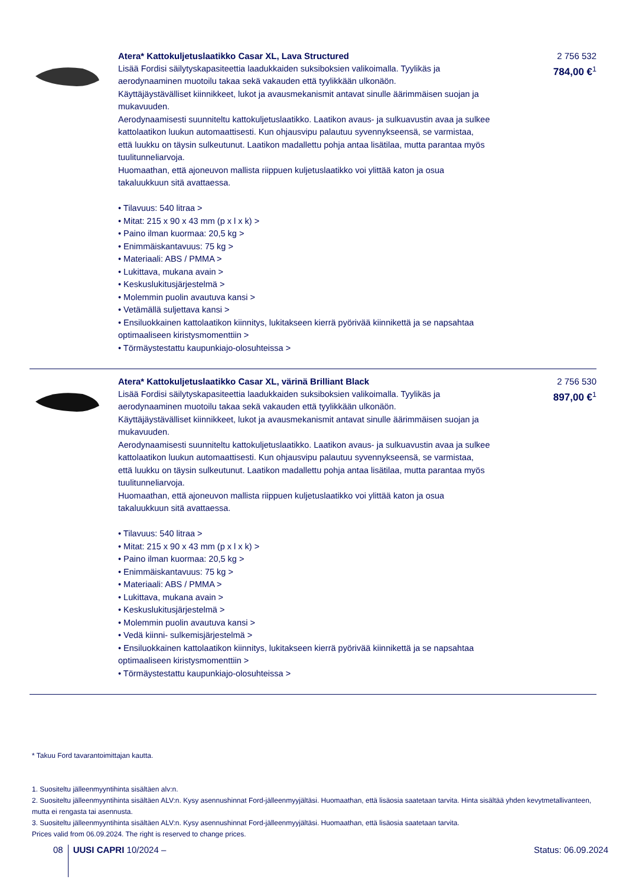Atera* Kattokuljetuslaatikko Casar XL, Lava Structured
Lisää Fordisi säilytyskapasiteettia laadukkaiden suksiboksien valikoimalla. Tyylikäs ja aerodynaaminen muotoilu takaa sekä vakauden että tyylikkään ulkonäön.
Käyttäjäystävälliset kiinnikkeet, lukot ja avausmekanismit antavat sinulle äärimmäisen suojan ja mukavuuden.
Aerodynaamisesti suunniteltu kattokuljetuslaatikko. Laatikon avaus- ja sulkuavustin avaa ja sulkee kattolaatikon luukun automaattisesti. Kun ohjausvipu palautuu syvennykseensä, se varmistaa, että luukku on täysin sulkeutunut. Laatikon madallettu pohja antaa lisätilaa, mutta parantaa myös tuulitunneliarvoja.
Huomaathan, että ajoneuvon mallista riippuen kuljetuslaatikko voi ylittää katon ja osua takaluukkuun sitä avattaessa.
• Tilavuus: 540 litraa >
• Mitat: 215 x 90 x 43 mm (p x l x k) >
• Paino ilman kuormaa: 20,5 kg >
• Enimmäiskantavuus: 75 kg >
• Materiaali: ABS / PMMA >
• Lukittava, mukana avain >
• Keskuslukitusjärjestelmä >
• Molemmin puolin avautuva kansi >
• Vetämällä suljettava kansi >
• Ensiluokkainen kattolaatikon kiinnitys, lukitakseen kierrä pyörivää kiinnikettä ja se napsahtaa optimaaliseen kiristysmomenttiin >
• Törmäystestattu kaupunkiajo-olosuhteissa >
2 756 532
784,00 €<sup>1</sup>
Atera* Kattokuljetuslaatikko Casar XL, värinä Brilliant Black
Lisää Fordisi säilytyskapasiteettia laadukkaiden suksiboksien valikoimalla. Tyylikäs ja aerodynaaminen muotoilu takaa sekä vakauden että tyylikkään ulkonäön.
Käyttäjäystävälliset kiinnikkeet, lukot ja avausmekanismit antavat sinulle äärimmäisen suojan ja mukavuuden.
Aerodynaamisesti suunniteltu kattokuljetuslaatikko. Laatikon avaus- ja sulkuavustin avaa ja sulkee kattolaatikon luukun automaattisesti. Kun ohjausvipu palautuu syvennykseensä, se varmistaa, että luukku on täysin sulkeutunut. Laatikon madallettu pohja antaa lisätilaa, mutta parantaa myös tuulitunneliarvoja.
Huomaathan, että ajoneuvon mallista riippuen kuljetuslaatikko voi ylittää katon ja osua takaluukkuun sitä avattaessa.
• Tilavuus: 540 litraa >
• Mitat: 215 x 90 x 43 mm (p x l x k) >
• Paino ilman kuormaa: 20,5 kg >
• Enimmäiskantavuus: 75 kg >
• Materiaali: ABS / PMMA >
• Lukittava, mukana avain >
• Keskuslukitusjärjestelmä >
• Molemmin puolin avautuva kansi >
• Vedä kiinni- sulkemisjärjestelmä >
• Ensiluokkainen kattolaatikon kiinnitys, lukitakseen kierrä pyörivää kiinnikettä ja se napsahtaa optimaaliseen kiristysmomenttiin >
• Törmäystestattu kaupunkiajo-olosuhteissa >
2 756 530
897,00 €<sup>1</sup>
* Takuu Ford tavarantoimittajan kautta.
1. Suositeltu jälleenmyyntihinta sisältäen alv:n.
2. Suositeltu jälleenmyyntihinta sisältäen ALV:n. Kysy asennushinnat Ford-jälleenmyyjältäsi. Huomaathan, että lisäosia saatetaan tarvita. Hinta sisältää yhden kevytmetallivanteen, mutta ei rengasta tai asennusta.
3. Suositeltu jälleenmyyntihinta sisältäen ALV:n. Kysy asennushinnat Ford-jälleenmyyjältäsi. Huomaathan, että lisäosia saatetaan tarvita.
Prices valid from 06.09.2024. The right is reserved to change prices.
08 UUSI CAPRI 10/2024 – Status: 06.09.2024